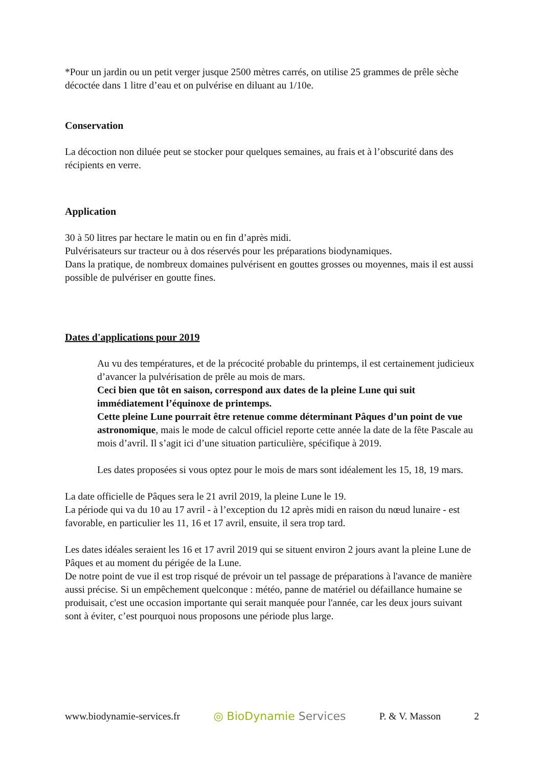*Pour un jardin ou un petit verger jusque 2500 mètres carrés, on utilise 25 grammes de prêle sèche décoctée dans 1 litre d’eau et on pulvérise en diluant au 1/10e.
Conservation
La décoction non diluée peut se stocker pour quelques semaines, au frais et à l’obscurité dans des récipients en verre.
Application
30 à 50 litres par hectare le matin ou en fin d’après midi.
Pulvérisateurs sur tracteur ou à dos réservés pour les préparations biodynamiques.
Dans la pratique, de nombreux domaines pulvérisent en gouttes grosses ou moyennes, mais il est aussi possible de pulvériser en goutte fines.
Dates d'applications pour 2019
Au vu des températures, et de la précocité probable du printemps, il est certainement judicieux d’avancer la pulvérisation de prêle au mois de mars.
Ceci bien que tôt en saison, correspond aux dates de la pleine Lune qui suit immédiatement l’équinoxe de printemps.
Cette pleine Lune pourrait être retenue comme déterminant Pâques d’un point de vue astronomique, mais le mode de calcul officiel reporte cette année la date de la fête Pascale au mois d’avril. Il s’agit ici d’une situation particulière, spécifique à 2019.
Les dates proposées si vous optez pour le mois de mars sont idéalement les 15, 18, 19 mars.
La date officielle de Pâques sera le 21 avril 2019, la pleine Lune le 19.
La période qui va du 10 au 17 avril - à l’exception du 12 après midi en raison du nœud lunaire - est favorable, en particulier les 11, 16 et 17 avril, ensuite, il sera trop tard.
Les dates idéales seraient les 16 et 17 avril 2019 qui se situent environ 2 jours avant la pleine Lune de Pâques et au moment du périgée de la Lune.
De notre point de vue il est trop risqué de prévoir un tel passage de préparations à l'avance de manière aussi précise. Si un empêchement quelconque : météo, panne de matériel ou défaillance humaine se produisait, c'est une occasion importante qui serait manquée pour l'année, car les deux jours suivant sont à éviter, c’est pourquoi nous proposons une période plus large.
www.biodynamie-services.fr ◎ BioDynamie Services P. & V. Masson 2